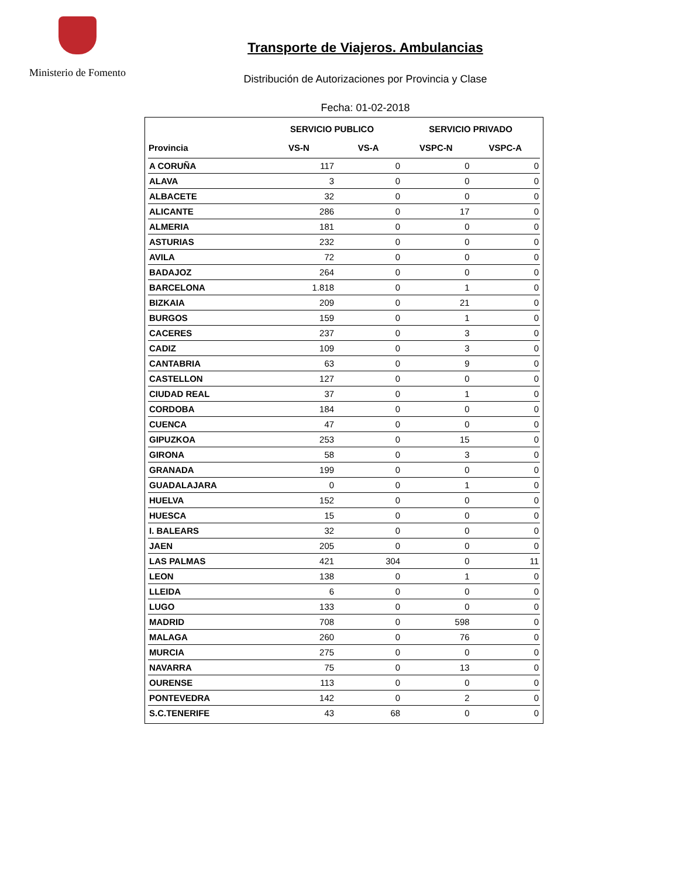Ministerio de Fomento
Transporte de Viajeros. Ambulancias
Distribución de Autorizaciones por Provincia y Clase
Fecha: 01-02-2018
| | SERVICIO PUBLICO | | SERVICIO PRIVADO | |
| --- | --- | --- | --- | --- |
| Provincia | VS-N | VS-A | VSPC-N | VSPC-A |
| A CORUÑA | 117 | 0 | 0 | 0 |
| ALAVA | 3 | 0 | 0 | 0 |
| ALBACETE | 32 | 0 | 0 | 0 |
| ALICANTE | 286 | 0 | 17 | 0 |
| ALMERIA | 181 | 0 | 0 | 0 |
| ASTURIAS | 232 | 0 | 0 | 0 |
| AVILA | 72 | 0 | 0 | 0 |
| BADAJOZ | 264 | 0 | 0 | 0 |
| BARCELONA | 1.818 | 0 | 1 | 0 |
| BIZKAIA | 209 | 0 | 21 | 0 |
| BURGOS | 159 | 0 | 1 | 0 |
| CACERES | 237 | 0 | 3 | 0 |
| CADIZ | 109 | 0 | 3 | 0 |
| CANTABRIA | 63 | 0 | 9 | 0 |
| CASTELLON | 127 | 0 | 0 | 0 |
| CIUDAD REAL | 37 | 0 | 1 | 0 |
| CORDOBA | 184 | 0 | 0 | 0 |
| CUENCA | 47 | 0 | 0 | 0 |
| GIPUZKOA | 253 | 0 | 15 | 0 |
| GIRONA | 58 | 0 | 3 | 0 |
| GRANADA | 199 | 0 | 0 | 0 |
| GUADALAJARA | 0 | 0 | 1 | 0 |
| HUELVA | 152 | 0 | 0 | 0 |
| HUESCA | 15 | 0 | 0 | 0 |
| I. BALEARS | 32 | 0 | 0 | 0 |
| JAEN | 205 | 0 | 0 | 0 |
| LAS PALMAS | 421 | 304 | 0 | 11 |
| LEON | 138 | 0 | 1 | 0 |
| LLEIDA | 6 | 0 | 0 | 0 |
| LUGO | 133 | 0 | 0 | 0 |
| MADRID | 708 | 0 | 598 | 0 |
| MALAGA | 260 | 0 | 76 | 0 |
| MURCIA | 275 | 0 | 0 | 0 |
| NAVARRA | 75 | 0 | 13 | 0 |
| OURENSE | 113 | 0 | 0 | 0 |
| PONTEVEDRA | 142 | 0 | 2 | 0 |
| S.C.TENERIFE | 43 | 68 | 0 | 0 |